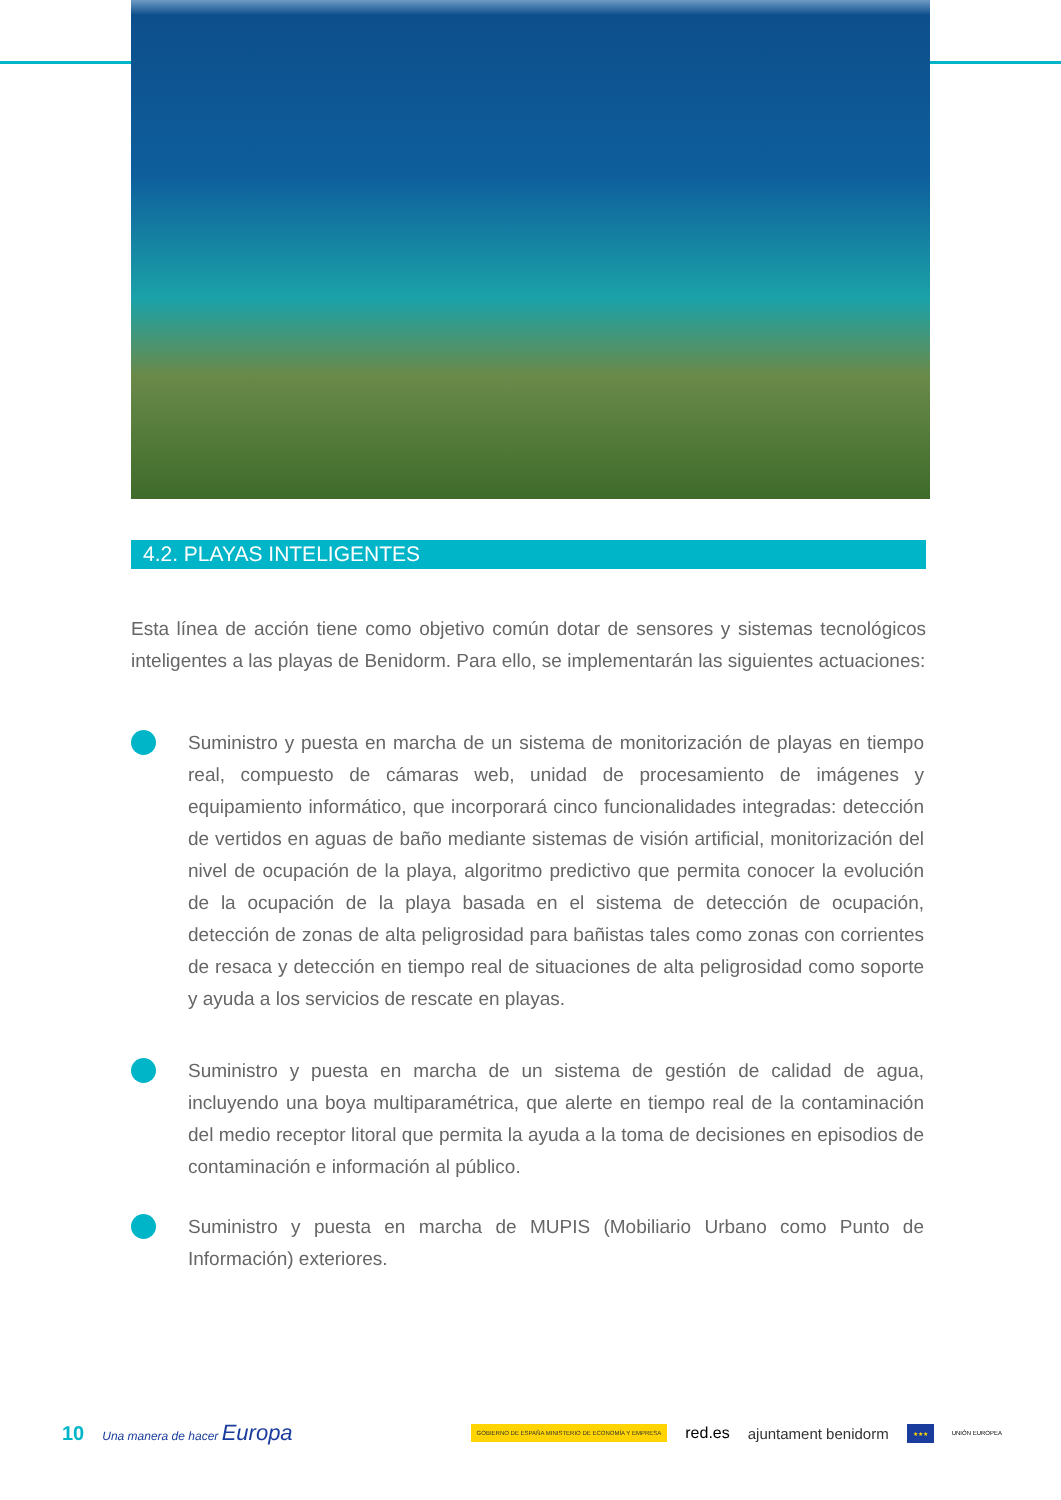4.2. PLAYAS INTELIGENTES
Esta línea de acción tiene como objetivo común dotar de sensores y sistemas tecnológicos inteligentes a las playas de Benidorm. Para ello, se implementarán las siguientes actuaciones:
Suministro y puesta en marcha de un sistema de monitorización de playas en tiempo real, compuesto de cámaras web, unidad de procesamiento de imágenes y equipamiento informático, que incorporará cinco funcionalidades integradas: detección de vertidos en aguas de baño mediante sistemas de visión artificial, monitorización del nivel de ocupación de la playa, algoritmo predictivo que permita conocer la evolución de la ocupación de la playa basada en el sistema de detección de ocupación, detección de zonas de alta peligrosidad para bañistas tales como zonas con corrientes de resaca y detección en tiempo real de situaciones de alta peligrosidad como soporte y ayuda a los servicios de rescate en playas.
Suministro y puesta en marcha de un sistema de gestión de calidad de agua, incluyendo una boya multiparamétrica, que alerte en tiempo real de la contaminación del medio receptor litoral que permita la ayuda a la toma de decisiones en episodios de contaminación e información al público.
Suministro y puesta en marcha de MUPIS (Mobiliario Urbano como Punto de Información) exteriores.
10 Una manera de hacer Europa GOBIERNO DE ESPAÑA MINISTERIO DE ECONOMÍA Y EMPRESA red.es ajuntament benidorm ★★★ UNIÓN EUROPEA